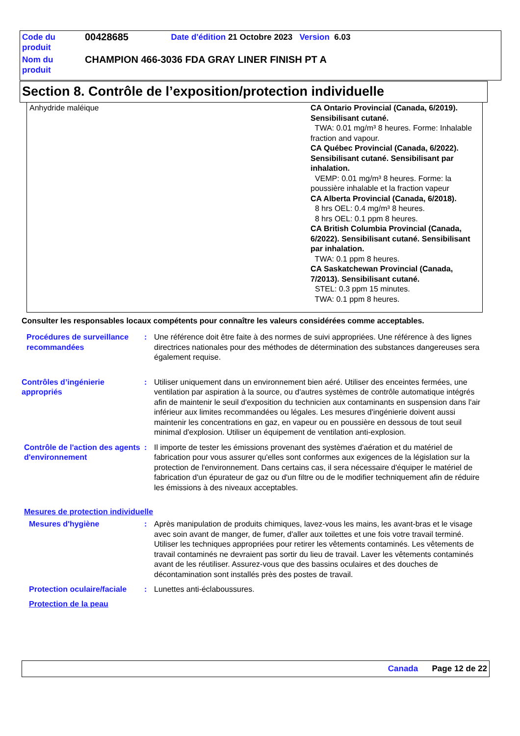| Code du produit | 00428685 | Date d'édition 21 Octobre 2023 Version 6.03 |
| Nom du produit | CHAMPION 466-3036 FDA GRAY LINER FINISH PT A | |
Section 8. Contrôle de l’exposition/protection individuelle
| Anhydride maléique | CA Ontario Provincial (Canada, 6/2019). Sensibilisant cutané. TWA: 0.01 mg/m³ 8 heures. Forme: Inhalable fraction and vapour. CA Québec Provincial (Canada, 6/2022). Sensibilisant cutané. Sensibilisant par inhalation. VEMP: 0.01 mg/m³ 8 heures. Forme: la poussière inhalable et la fraction vapeur CA Alberta Provincial (Canada, 6/2018). 8 hrs OEL: 0.4 mg/m³ 8 heures. 8 hrs OEL: 0.1 ppm 8 heures. CA British Columbia Provincial (Canada, 6/2022). Sensibilisant cutané. Sensibilisant par inhalation. TWA: 0.1 ppm 8 heures. CA Saskatchewan Provincial (Canada, 7/2013). Sensibilisant cutané. STEL: 0.3 ppm 15 minutes. TWA: 0.1 ppm 8 heures. |
Consulter les responsables locaux compétents pour connaître les valeurs considérées comme acceptables.
Procédures de surveillance recommandées
: Une référence doit être faite à des normes de suivi appropriées. Une référence à des lignes directrices nationales pour des méthodes de détermination des substances dangereuses sera également requise.
Contrôles d’ingénierie appropriés
: Utiliser uniquement dans un environnement bien aéré. Utiliser des enceintes fermées, une ventilation par aspiration à la source, ou d'autres systèmes de contrôle automatique intégrés afin de maintenir le seuil d'exposition du technicien aux contaminants en suspension dans l'air inférieur aux limites recommandées ou légales. Les mesures d'ingénierie doivent aussi maintenir les concentrations en gaz, en vapeur ou en poussière en dessous de tout seuil minimal d'explosion. Utiliser un équipement de ventilation anti-explosion.
Contrôle de l'action des agents d'environnement
: Il importe de tester les émissions provenant des systèmes d'aération et du matériel de fabrication pour vous assurer qu'elles sont conformes aux exigences de la législation sur la protection de l'environnement. Dans certains cas, il sera nécessaire d'équiper le matériel de fabrication d'un épurateur de gaz ou d'un filtre ou de le modifier techniquement afin de réduire les émissions à des niveaux acceptables.
Mesures de protection individuelle
Mesures d'hygiène : Après manipulation de produits chimiques, lavez-vous les mains, les avant-bras et le visage avec soin avant de manger, de fumer, d'aller aux toilettes et une fois votre travail terminé. Utiliser les techniques appropriées pour retirer les vêtements contaminés. Les vêtements de travail contaminés ne devraient pas sortir du lieu de travail. Laver les vêtements contaminés avant de les réutiliser. Assurez-vous que des bassins oculaires et des douches de décontamination sont installés près des postes de travail.
Protection oculaire/faciale
: Lunettes anti-éclaboussures.
Protection de la peau
Canada Page 12 de 22